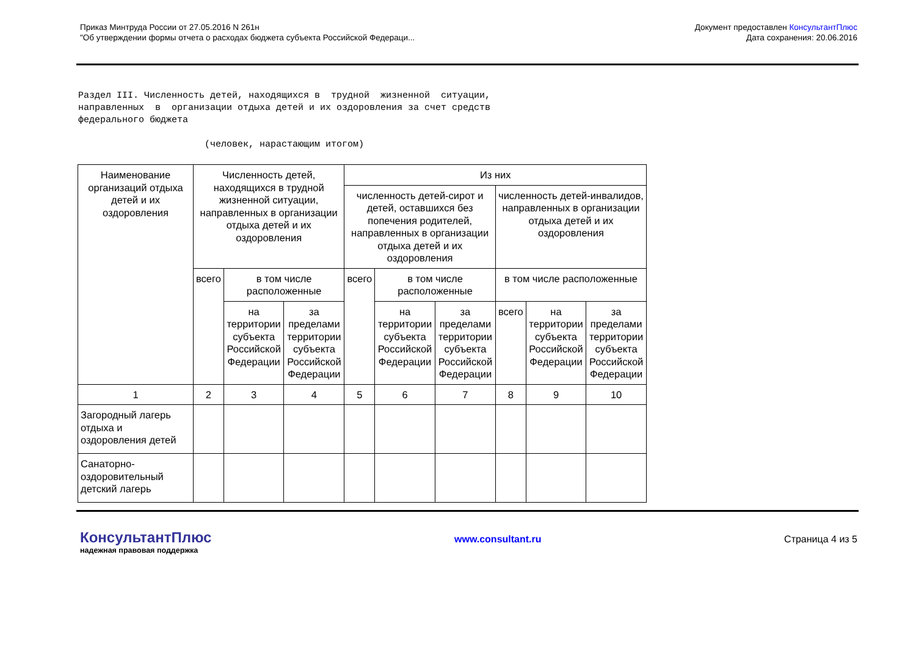Приказ Минтруда России от 27.05.2016 N 261н
"Об утверждении формы отчета о расходах бюджета субъекта Российской Федераци...
Документ предоставлен КонсультантПлюс
Дата сохранения: 20.06.2016
Раздел III. Численность детей, находящихся в трудной жизненной ситуации, направленных в организации отдыха детей и их оздоровления за счет средств федерального бюджета (человек, нарастающим итогом)
| Наименование организаций отдыха детей и их оздоровления | Численность детей, находящихся в трудной жизненной ситуации, направленных в организации отдыха детей и их оздоровления | | | Из них | | | | | |
| --- | --- | --- | --- | --- | --- | --- | --- | --- | --- |
| | | | | численность детей-сирот и детей, оставшихся без попечения родителей, направленных в организации отдыха детей и их оздоровления | | | численность детей-инвалидов, направленных в организации отдыха детей и их оздоровления | | |
| | всего | в том числе расположенные | | всего | в том числе расположенные | | в том числе расположенные | | |
| | | на территории субъекта Российской Федерации | за пределами территории субъекта Российской Федерации | | на территории субъекта Российской Федерации | за пределами территории субъекта Российской Федерации | всего | на территории субъекта Российской Федерации | за пределами территории субъекта Российской Федерации |
| 1 | 2 | 3 | 4 | 5 | 6 | 7 | 8 | 9 | 10 |
| Загородный лагерь отдыха и оздоровления детей | | | | | | | | | |
| Санаторно-оздоровительный детский лагерь | | | | | | | | | |
КонсультантПлюс
надежная правовая поддержка
www.consultant.ru Страница 4 из 5